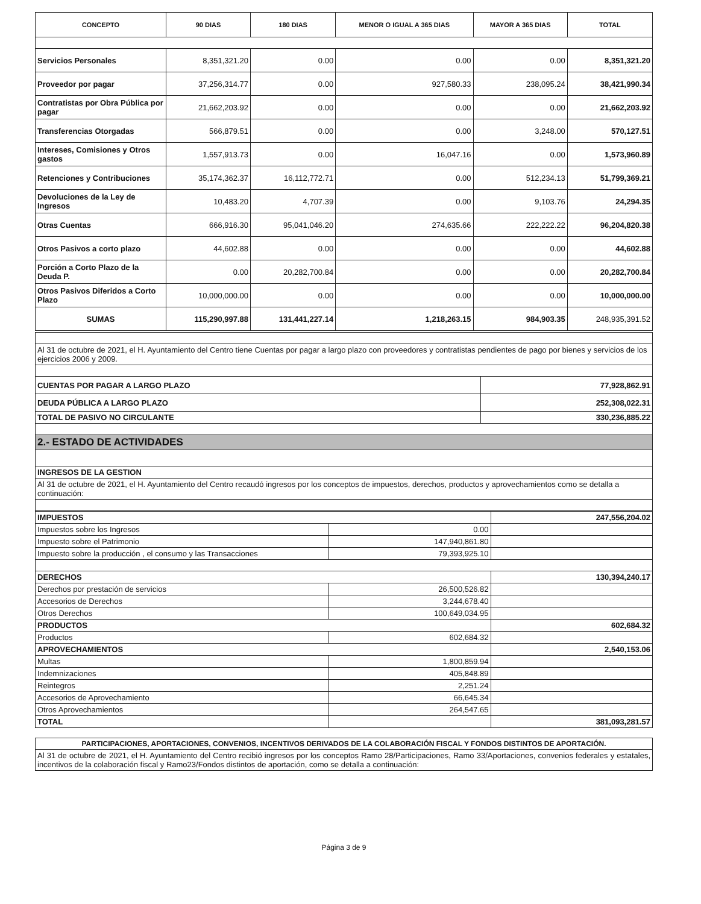| CONCEPTO | 90 DIAS | 180 DIAS | MENOR O IGUAL A 365 DIAS | MAYOR A 365 DIAS | TOTAL |
| --- | --- | --- | --- | --- | --- |
| Servicios Personales | 8,351,321.20 | 0.00 | 0.00 | 0.00 | 8,351,321.20 |
| Proveedor por pagar | 37,256,314.77 | 0.00 | 927,580.33 | 238,095.24 | 38,421,990.34 |
| Contratistas por Obra Pública por pagar | 21,662,203.92 | 0.00 | 0.00 | 0.00 | 21,662,203.92 |
| Transferencias Otorgadas | 566,879.51 | 0.00 | 0.00 | 3,248.00 | 570,127.51 |
| Intereses, Comisiones y Otros gastos | 1,557,913.73 | 0.00 | 16,047.16 | 0.00 | 1,573,960.89 |
| Retenciones y Contribuciones | 35,174,362.37 | 16,112,772.71 | 0.00 | 512,234.13 | 51,799,369.21 |
| Devoluciones de la Ley de Ingresos | 10,483.20 | 4,707.39 | 0.00 | 9,103.76 | 24,294.35 |
| Otras Cuentas | 666,916.30 | 95,041,046.20 | 274,635.66 | 222,222.22 | 96,204,820.38 |
| Otros Pasivos a corto plazo | 44,602.88 | 0.00 | 0.00 | 0.00 | 44,602.88 |
| Porción a Corto Plazo de la Deuda P. | 0.00 | 20,282,700.84 | 0.00 | 0.00 | 20,282,700.84 |
| Otros Pasivos Diferidos a Corto Plazo | 10,000,000.00 | 0.00 | 0.00 | 0.00 | 10,000,000.00 |
| SUMAS | 115,290,997.88 | 131,441,227.14 | 1,218,263.15 | 984,903.35 | 248,935,391.52 |
| Al 31 de octubre de 2021, el H. Ayuntamiento del Centro tiene Cuentas por pagar a largo plazo con proveedores y contratistas pendientes de pago por bienes y servicios de los ejercicios 2006 y 2009. | |
| CUENTAS POR PAGAR A LARGO PLAZO | 77,928,862.91 |
| DEUDA PÚBLICA A LARGO PLAZO | 252,308,022.31 |
| TOTAL DE PASIVO NO CIRCULANTE | 330,236,885.22 |
| 2.- ESTADO DE ACTIVIDADES | |
| INGRESOS DE LA GESTION | |
| Al 31 de octubre de 2021, el H. Ayuntamiento del Centro recaudó ingresos por los conceptos de impuestos, derechos, productos y aprovechamientos como se detalla a continuación: | |
| IMPUESTOS | | 247,556,204.02 |
| Impuestos sobre los Ingresos | 0.00 | |
| Impuesto sobre el Patrimonio | 147,940,861.80 | |
| Impuesto sobre la producción , el consumo y las Transacciones | 79,393,925.10 | |
| DERECHOS | | 130,394,240.17 |
| Derechos por prestación de servicios | 26,500,526.82 | |
| Accesorios de Derechos | 3,244,678.40 | |
| Otros Derechos | 100,649,034.95 | |
| PRODUCTOS | | 602,684.32 |
| Productos | 602,684.32 | |
| APROVECHAMIENTOS | | 2,540,153.06 |
| Multas | 1,800,859.94 | |
| Indemnizaciones | 405,848.89 | |
| Reintegros | 2,251.24 | |
| Accesorios de Aprovechamiento | 66,645.34 | |
| Otros Aprovechamientos | 264,547.65 | |
| TOTAL | | 381,093,281.57 |
| PARTICIPACIONES, APORTACIONES, CONVENIOS, INCENTIVOS DERIVADOS DE LA COLABORACIÓN FISCAL Y FONDOS DISTINTOS DE APORTACIÓN. |
| Al 31 de octubre de 2021, el H. Ayuntamiento del Centro recibió ingresos por los conceptos Ramo 28/Participaciones, Ramo 33/Aportaciones, convenios federales y estatales, incentivos de la colaboración fiscal y Ramo23/Fondos distintos de aportación, como se detalla a continuación: |
Página 3 de 9